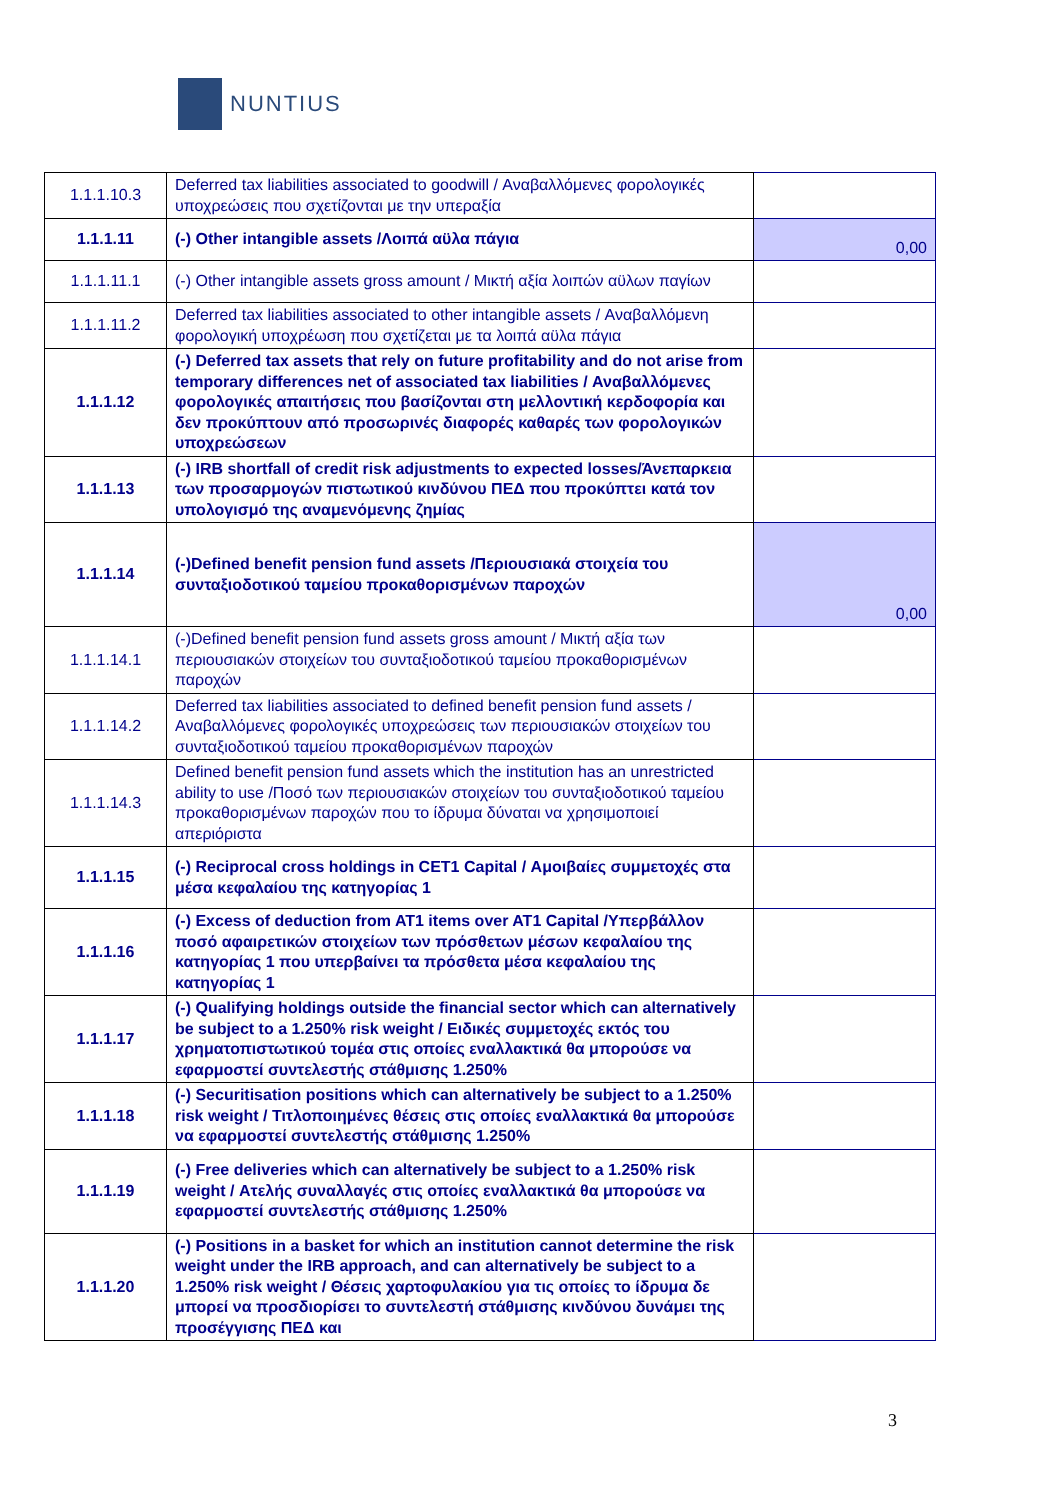NUNTIUS
| 1.1.1.10.3 | Deferred tax liabilities associated to goodwill / Αναβαλλόμενες φορολογικές υποχρεώσεις που σχετίζονται με την υπεραξία | |
| 1.1.1.11 | (-) Other intangible assets /Λοιπά αϋλα πάγια | 0,00 |
| 1.1.1.11.1 | (-) Other intangible assets gross amount / Μικτή αξία λοιπών αϋλων παγίων | |
| 1.1.1.11.2 | Deferred tax liabilities associated to other intangible assets / Αναβαλλόμενη φορολογική υποχρέωση που σχετίζεται με τα λοιπά αϋλα πάγια | |
| 1.1.1.12 | (-) Deferred tax assets that rely on future profitability and do not arise from temporary differences net of associated tax liabilities / Αναβαλλόμενες φορολογικές απαιτήσεις που βασίζονται στη μελλοντική κερδοφορία και δεν προκύπτουν από προσωρινές διαφορές καθαρές των φορολογικών υποχρεώσεων | |
| 1.1.1.13 | (-) IRB shortfall of credit risk adjustments to expected losses/Άνεπαρκεια των προσαρμογών πιστωτικού κινδύνου ΠΕΔ που προκύπτει κατά τον υπολογισμό της αναμενόμενης ζημίας | |
| 1.1.1.14 | (-)Defined benefit pension fund assets /Περιουσιακά στοιχεία του συνταξιοδοτικού ταμείου προκαθορισμένων παροχών | 0,00 |
| 1.1.1.14.1 | (-)Defined benefit pension fund assets gross amount / Μικτή αξία των περιουσιακών στοιχείων του συνταξιοδοτικού ταμείου προκαθορισμένων παροχών | |
| 1.1.1.14.2 | Deferred tax liabilities associated to defined benefit pension fund assets / Αναβαλλόμενες φορολογικές υποχρεώσεις των περιουσιακών στοιχείων του συνταξιοδοτικού ταμείου προκαθορισμένων παροχών | |
| 1.1.1.14.3 | Defined benefit pension fund assets which the institution has an unrestricted ability to use /Ποσό των περιουσιακών στοιχείων του συνταξιοδοτικού ταμείου προκαθορισμένων παροχών που το ίδρυμα δύναται να χρησιμοποιεί απεριόριστα | |
| 1.1.1.15 | (-) Reciprocal cross holdings in CET1 Capital / Αμοιβαίες συμμετοχές στα μέσα κεφαλαίου της κατηγορίας 1 | |
| 1.1.1.16 | (-) Excess of deduction from AT1 items over AT1 Capital /Υπερβάλλον ποσό αφαιρετικών στοιχείων των πρόσθετων μέσων κεφαλαίου της κατηγορίας 1 που υπερβαίνει τα πρόσθετα μέσα κεφαλαίου της κατηγορίας 1 | |
| 1.1.1.17 | (-) Qualifying holdings outside the financial sector which can alternatively be subject to a 1.250% risk weight / Ειδικές συμμετοχές εκτός του χρηματοπιστωτικού τομέα στις οποίες εναλλακτικά θα μπορούσε να εφαρμοστεί συντελεστής στάθμισης 1.250% | |
| 1.1.1.18 | (-) Securitisation positions which can alternatively be subject to a 1.250% risk weight / Τιτλοποιημένες θέσεις στις οποίες εναλλακτικά θα μπορούσε να εφαρμοστεί συντελεστής στάθμισης 1.250% | |
| 1.1.1.19 | (-) Free deliveries which can alternatively be subject to a 1.250% risk weight / Ατελής συναλλαγές στις οποίες εναλλακτικά θα μπορούσε να εφαρμοστεί συντελεστής στάθμισης 1.250% | |
| 1.1.1.20 | (-) Positions in a basket for which an institution cannot determine the risk weight under the IRB approach, and can alternatively be subject to a 1.250% risk weight / Θέσεις χαρτοφυλακίου για τις οποίες το ίδρυμα δε μπορεί να προσδιορίσει το συντελεστή στάθμισης κινδύνου δυνάμει της προσέγγισης ΠΕΔ και | |
3